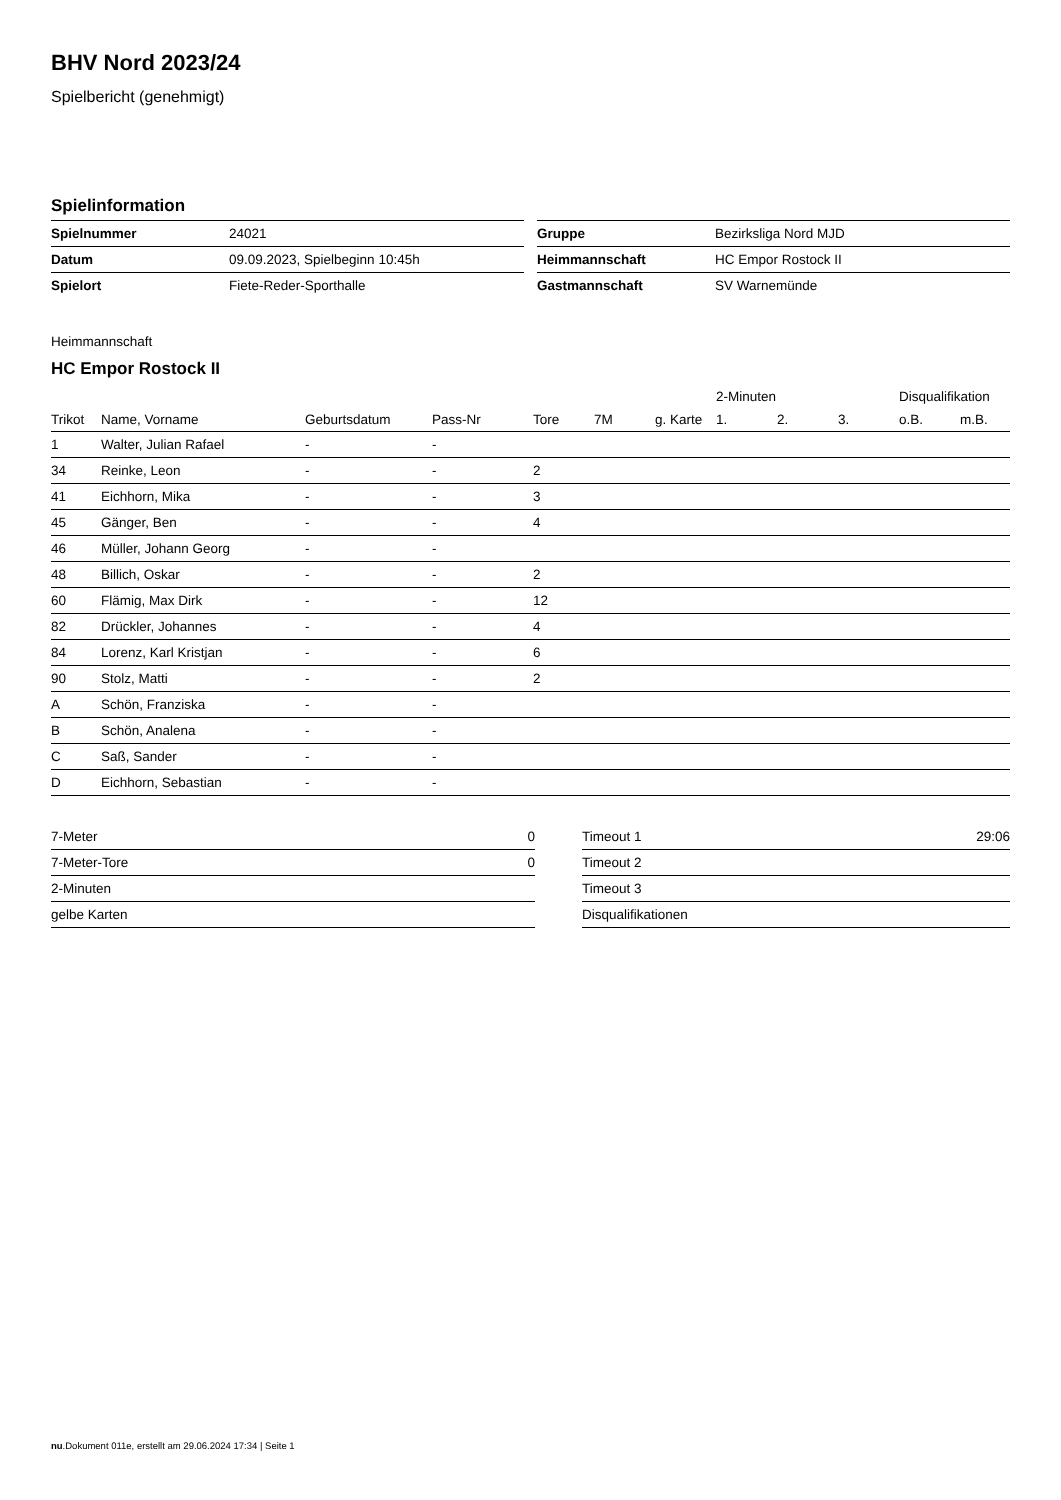BHV Nord 2023/24
Spielbericht (genehmigt)
Spielinformation
| Spielnummer | 24021 |
| Datum | 09.09.2023, Spielbeginn 10:45h |
| Spielort | Fiete-Reder-Sporthalle |
| Gruppe | Bezirksliga Nord MJD |
| Heimmannschaft | HC Empor Rostock II |
| Gastmannschaft | SV Warnemünde |
Heimmannschaft
HC Empor Rostock II
| | | | | | | | 2-Minuten | | | Disqualifikation | |
| --- | --- | --- | --- | --- | --- | --- | --- | --- | --- | --- | --- |
| Trikot | Name, Vorname | Geburtsdatum | Pass-Nr | Tore | 7M | g. Karte | 1. | 2. | 3. | o.B. | m.B. |
| 1 | Walter, Julian Rafael | - | - | | | | | | | | |
| 34 | Reinke, Leon | - | - | 2 | | | | | | | |
| 41 | Eichhorn, Mika | - | - | 3 | | | | | | | |
| 45 | Gänger, Ben | - | - | 4 | | | | | | | |
| 46 | Müller, Johann Georg | - | - | | | | | | | | |
| 48 | Billich, Oskar | - | - | 2 | | | | | | | |
| 60 | Flämig, Max Dirk | - | - | 12 | | | | | | | |
| 82 | Drückler, Johannes | - | - | 4 | | | | | | | |
| 84 | Lorenz, Karl Kristjan | - | - | 6 | | | | | | | |
| 90 | Stolz, Matti | - | - | 2 | | | | | | | |
| A | Schön, Franziska | - | - | | | | | | | | |
| B | Schön, Analena | - | - | | | | | | | | |
| C | Saß, Sander | - | - | | | | | | | | |
| D | Eichhorn, Sebastian | - | - | | | | | | | | |
| 7-Meter | 0 |
| 7-Meter-Tore | 0 |
| 2-Minuten | |
| gelbe Karten | |
| Timeout 1 | 29:06 |
| Timeout 2 | |
| Timeout 3 | |
| Disqualifikationen | |
nu.Dokument 011e, erstellt am 29.06.2024 17:34 | Seite 1